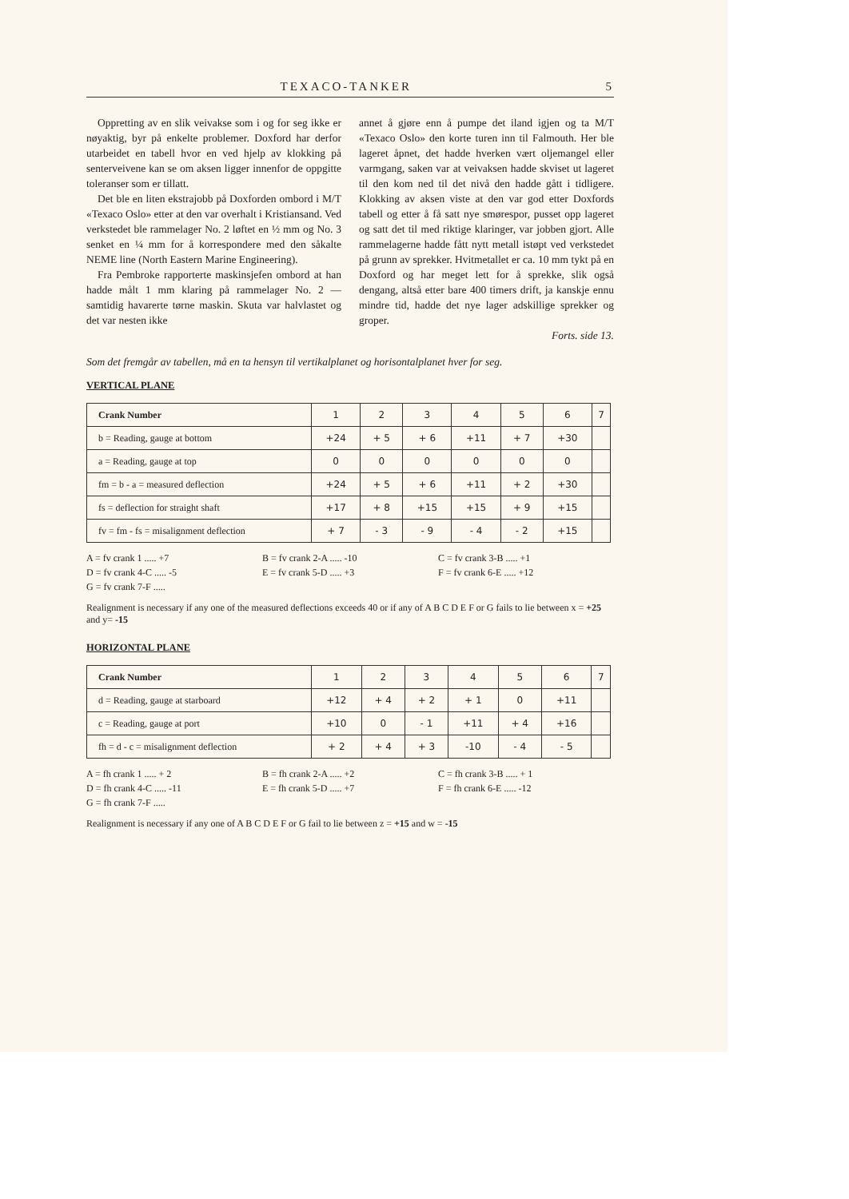TEXACO-TANKER 5
Oppretting av en slik veivakse som i og for seg ikke er nøyaktig, byr på enkelte problemer. Doxford har derfor utarbeidet en tabell hvor en ved hjelp av klokking på senterveivene kan se om aksen ligger innenfor de oppgitte toleranser som er tillatt.
Det ble en liten ekstrajobb på Doxforden ombord i M/T «Texaco Oslo» etter at den var overhalt i Kristiansand. Ved verkstedet ble rammelager No. 2 løftet en ½ mm og No. 3 senket en ¼ mm for å korrespondere med den såkalte NEME line (North Eastern Marine Engineering).
Fra Pembroke rapporterte maskinsjefen ombord at han hadde målt 1 mm klaring på rammelager No. 2 — samtidig havarerte tørne maskin. Skuta var halvlastet og det var nesten ikke
annet å gjøre enn å pumpe det iland igjen og ta M/T «Texaco Oslo» den korte turen inn til Falmouth. Her ble lageret åpnet, det hadde hverken vært oljemangel eller varmgang, saken var at veivaksen hadde skviset ut lageret til den kom ned til det nivå den hadde gått i tidligere. Klokking av aksen viste at den var god etter Doxfords tabell og etter å få satt nye smørespor, pusset opp lageret og satt det til med riktige klaringer, var jobben gjort. Alle rammelagerne hadde fått nytt metall istøpt ved verkstedet på grunn av sprekker. Hvitmetallet er ca. 10 mm tykt på en Doxford og har meget lett for å sprekke, slik også dengang, altså etter bare 400 timers drift, ja kanskje ennu mindre tid, hadde det nye lager adskillige sprekker og groper.
Forts. side 13.
Som det fremgår av tabellen, må en ta hensyn til vertikalplanet og horisontalplanet hver for seg.
VERTICAL PLANE
| Crank Number | 1 | 2 | 3 | 4 | 5 | 6 | 7 |
| b = Reading, gauge at bottom | +24 | + 5 | + 6 | +11 | + 7 | +30 | |
| a = Reading, gauge at top | 0 | 0 | 0 | 0 | 0 | 0 | |
| fm = b - a = measured deflection | +24 | + 5 | + 6 | +11 | + 2 | +30 | |
| fs = deflection for straight shaft | +17 | + 8 | +15 | +15 | + 9 | +15 | |
| fv = fm - fs = misalignment deflection | + 7 | - 3 | - 9 | - 4 | - 2 | +15 | |
A = fv crank 1 ..... +7 B = fv crank 2-A ..... -10 C = fv crank 3-B ..... +1 D = fv crank 4-C ..... -5 E = fv crank 5-D ..... +3 F = fv crank 6-E ..... +12 G = fv crank 7-F .....
Realignment is necessary if any one of the measured deflections exceeds 40 or if any of A B C D E F or G fails to lie between x = +25 and y= -15
HORIZONTAL PLANE
| Crank Number | 1 | 2 | 3 | 4 | 5 | 6 | 7 |
| d = Reading, gauge at starboard | +12 | + 4 | + 2 | + 1 | 0 | +11 | |
| c = Reading, gauge at port | +10 | 0 | - 1 | +11 | + 4 | +16 | |
| fh = d - c = misalignment deflection | + 2 | + 4 | + 3 | -10 | - 4 | - 5 | |
A = fh crank 1 ..... + 2 B = fh crank 2-A ..... +2 C = fh crank 3-B ..... + 1 D = fh crank 4-C ..... -11 E = fh crank 5-D ..... +7 F = fh crank 6-E ..... -12 G = fh crank 7-F .....
Realignment is necessary if any one of A B C D E F or G fail to lie between z = +15 and w = -15